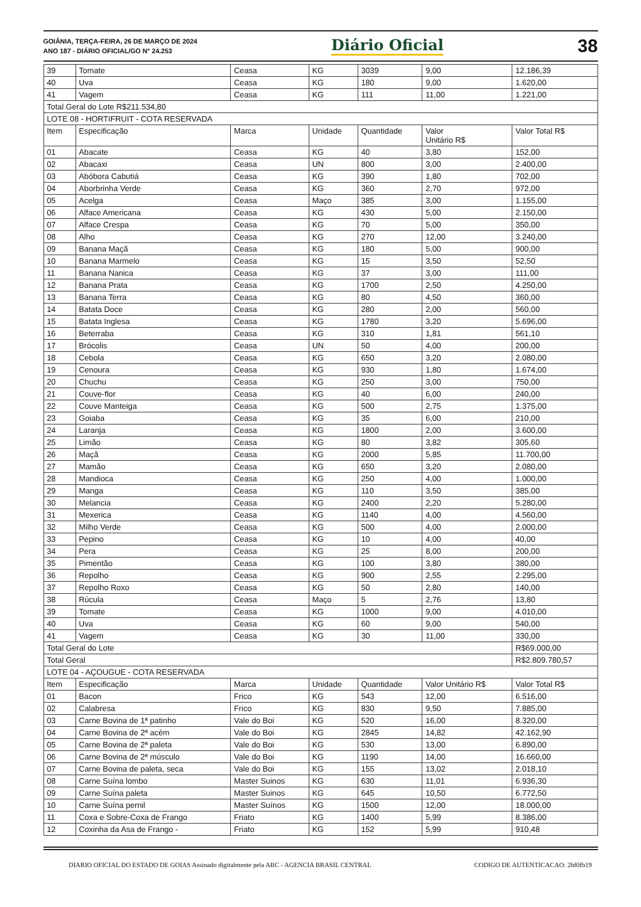GOIÂNIA, TERÇA-FEIRA, 26 DE MARÇO DE 2024
ANO 187 - DIÁRIO OFICIAL/GO N° 24.253
Diário Oficial
38
| 39 | Tomate | Ceasa | KG | 3039 | 9,00 | 12.186,39 |
| 40 | Uva | Ceasa | KG | 180 | 9,00 | 1.620,00 |
| 41 | Vagem | Ceasa | KG | 111 | 11,00 | 1.221,00 |
| Total Geral do Lote R$211.534,80 | | | | | | |
| LOTE 08 - HORTIFRUIT - COTA RESERVADA | | | | | | |
| Item | Especificação | Marca | Unidade | Quantidade | Valor Unitário R$ | Valor Total R$ |
| 01 | Abacate | Ceasa | KG | 40 | 3,80 | 152,00 |
| 02 | Abacaxi | Ceasa | UN | 800 | 3,00 | 2.400,00 |
| 03 | Abóbora Cabutiá | Ceasa | KG | 390 | 1,80 | 702,00 |
| 04 | Aborbrinha Verde | Ceasa | KG | 360 | 2,70 | 972,00 |
| 05 | Acelga | Ceasa | Maço | 385 | 3,00 | 1.155,00 |
| 06 | Alface Americana | Ceasa | KG | 430 | 5,00 | 2.150,00 |
| 07 | Alface Crespa | Ceasa | KG | 70 | 5,00 | 350,00 |
| 08 | Alho | Ceasa | KG | 270 | 12,00 | 3.240,00 |
| 09 | Banana Maçã | Ceasa | KG | 180 | 5,00 | 900,00 |
| 10 | Banana Marmelo | Ceasa | KG | 15 | 3,50 | 52,50 |
| 11 | Banana Nanica | Ceasa | KG | 37 | 3,00 | 111,00 |
| 12 | Banana Prata | Ceasa | KG | 1700 | 2,50 | 4.250,00 |
| 13 | Banana Terra | Ceasa | KG | 80 | 4,50 | 360,00 |
| 14 | Batata Doce | Ceasa | KG | 280 | 2,00 | 560,00 |
| 15 | Batata Inglesa | Ceasa | KG | 1780 | 3,20 | 5.696,00 |
| 16 | Beterraba | Ceasa | KG | 310 | 1,81 | 561,10 |
| 17 | Brócolis | Ceasa | UN | 50 | 4,00 | 200,00 |
| 18 | Cebola | Ceasa | KG | 650 | 3,20 | 2.080,00 |
| 19 | Cenoura | Ceasa | KG | 930 | 1,80 | 1.674,00 |
| 20 | Chuchu | Ceasa | KG | 250 | 3,00 | 750,00 |
| 21 | Couve-flor | Ceasa | KG | 40 | 6,00 | 240,00 |
| 22 | Couve Manteiga | Ceasa | KG | 500 | 2,75 | 1.375,00 |
| 23 | Goiaba | Ceasa | KG | 35 | 6,00 | 210,00 |
| 24 | Laranja | Ceasa | KG | 1800 | 2,00 | 3.600,00 |
| 25 | Limão | Ceasa | KG | 80 | 3,82 | 305,60 |
| 26 | Maçã | Ceasa | KG | 2000 | 5,85 | 11.700,00 |
| 27 | Mamão | Ceasa | KG | 650 | 3,20 | 2.080,00 |
| 28 | Mandioca | Ceasa | KG | 250 | 4,00 | 1.000,00 |
| 29 | Manga | Ceasa | KG | 110 | 3,50 | 385,00 |
| 30 | Melancia | Ceasa | KG | 2400 | 2,20 | 5.280,00 |
| 31 | Mexerica | Ceasa | KG | 1140 | 4,00 | 4.560,00 |
| 32 | Milho Verde | Ceasa | KG | 500 | 4,00 | 2.000,00 |
| 33 | Pepino | Ceasa | KG | 10 | 4,00 | 40,00 |
| 34 | Pera | Ceasa | KG | 25 | 8,00 | 200,00 |
| 35 | Pimentão | Ceasa | KG | 100 | 3,80 | 380,00 |
| 36 | Repolho | Ceasa | KG | 900 | 2,55 | 2.295,00 |
| 37 | Repolho Roxo | Ceasa | KG | 50 | 2,80 | 140,00 |
| 38 | Rúcula | Ceasa | Maço | 5 | 2,76 | 13,80 |
| 39 | Tomate | Ceasa | KG | 1000 | 9,00 | 4.010,00 |
| 40 | Uva | Ceasa | KG | 60 | 9,00 | 540,00 |
| 41 | Vagem | Ceasa | KG | 30 | 11,00 | 330,00 |
| Total Geral do Lote | | | | | | R$69.000,00 |
| Total Geral | | | | | | R$2.809.780,57 |
| LOTE 04 - AÇOUGUE - COTA RESERVADA | | | | | | |
| Item | Especificação | Marca | Unidade | Quantidade | Valor Unitário R$ | Valor Total R$ |
| 01 | Bacon | Frico | KG | 543 | 12,00 | 6.516,00 |
| 02 | Calabresa | Frico | KG | 830 | 9,50 | 7.885,00 |
| 03 | Carne Bovina de 1ª patinho | Vale do Boi | KG | 520 | 16,00 | 8.320,00 |
| 04 | Carne Bovina de 2ª acém | Vale do Boi | KG | 2845 | 14,82 | 42.162,90 |
| 05 | Carne Bovina de 2ª paleta | Vale do Boi | KG | 530 | 13,00 | 6.890,00 |
| 06 | Carne Bovina de 2ª músculo | Vale do Boi | KG | 1190 | 14,00 | 16.660,00 |
| 07 | Carne Bovina de paleta, seca | Vale do Boi | KG | 155 | 13,02 | 2.018,10 |
| 08 | Carne Suína lombo | Master Suinos | KG | 630 | 11,01 | 6.936,30 |
| 09 | Carne Suína paleta | Master Suinos | KG | 645 | 10,50 | 6.772,50 |
| 10 | Carne Suína pernil | Master Suínos | KG | 1500 | 12,00 | 18.000,00 |
| 11 | Coxa e Sobre-Coxa de Frango | Friato | KG | 1400 | 5,99 | 8.386,00 |
| 12 | Coxinha da Asa de Frango - | Friato | KG | 152 | 5,99 | 910,48 |
DIARIO OFICIAL DO ESTADO DE GOIAS Assinado digitalmente pela ABC - AGENCIA BRASIL CENTRAL CODIGO DE AUTENTICACAO: 2bf0fb19